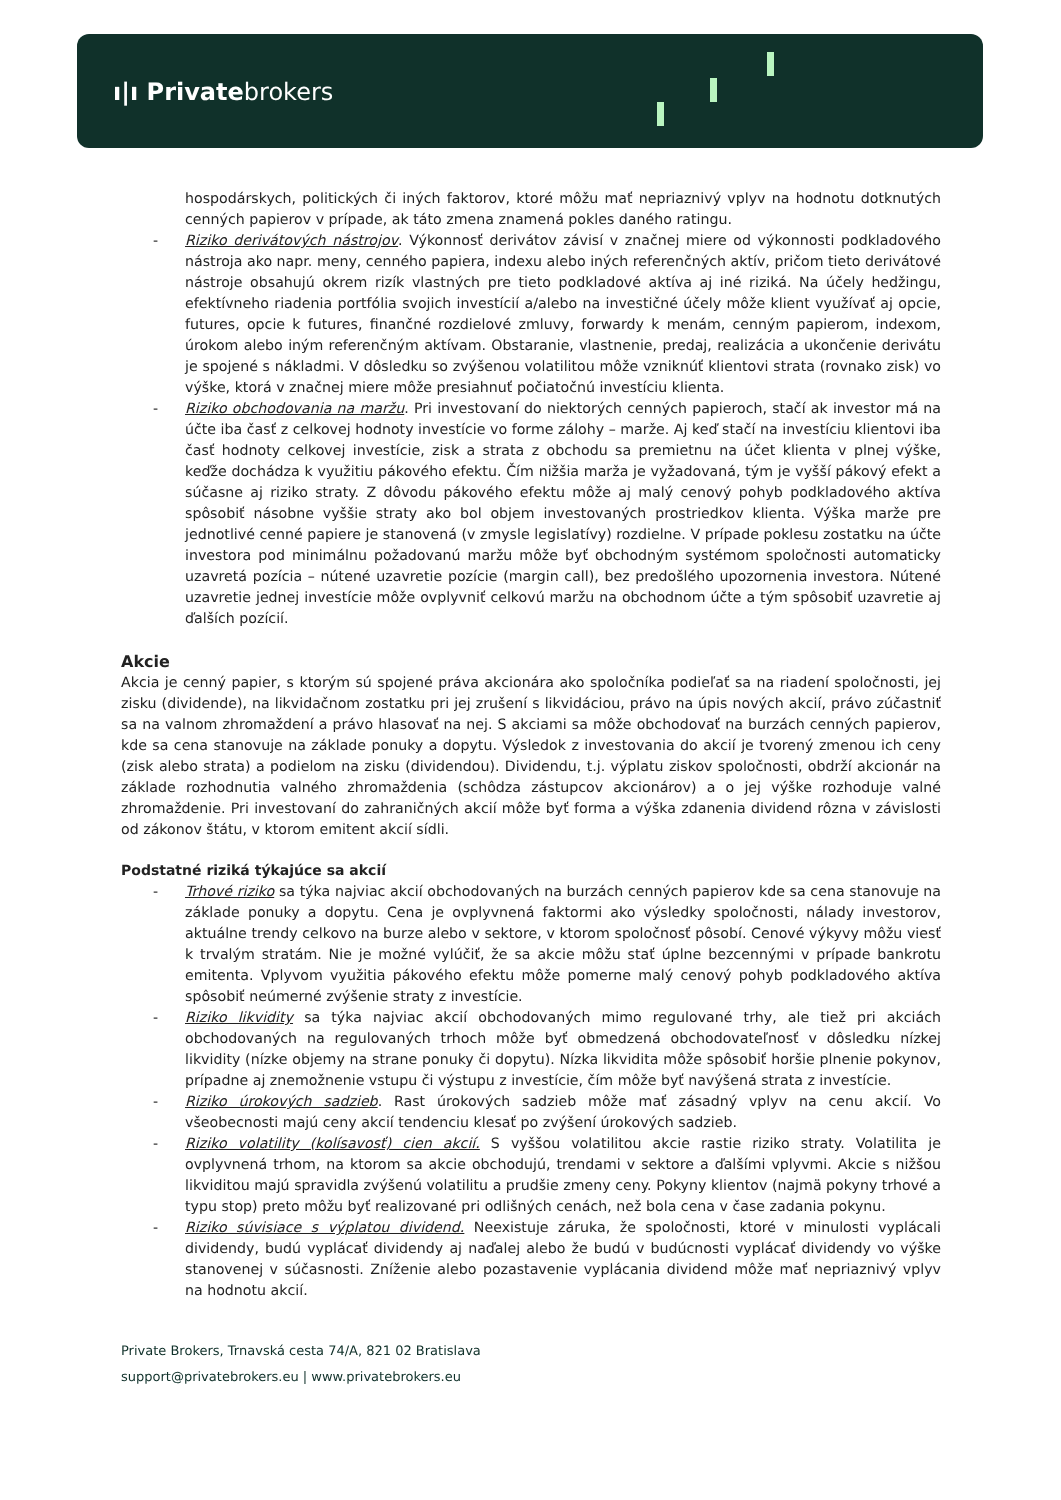ı|ı Privatebrokers
hospodárskych, politických či iných faktorov, ktoré môžu mať nepriaznivý vplyv na hodnotu dotknutých cenných papierov v prípade, ak táto zmena znamená pokles daného ratingu.
- Riziko derivátových nástrojov. Výkonnosť derivátov závisí v značnej miere od výkonnosti podkladového nástroja ako napr. meny, cenného papiera, indexu alebo iných referenčných aktív, pričom tieto derivátové nástroje obsahujú okrem rizík vlastných pre tieto podkladové aktíva aj iné riziká. Na účely hedžingu, efektívneho riadenia portfólia svojich investícií a/alebo na investičné účely môže klient využívať aj opcie, futures, opcie k futures, finančné rozdielové zmluvy, forwardy k menám, cenným papierom, indexom, úrokom alebo iným referenčným aktívam. Obstaranie, vlastnenie, predaj, realizácia a ukončenie derivátu je spojené s nákladmi. V dôsledku so zvýšenou volatilitou môže vzniknúť klientovi strata (rovnako zisk) vo výške, ktorá v značnej miere môže presiahnuť počiatočnú investíciu klienta.
- Riziko obchodovania na maržu. Pri investovaní do niektorých cenných papieroch, stačí ak investor má na účte iba časť z celkovej hodnoty investície vo forme zálohy – marže. Aj keď stačí na investíciu klientovi iba časť hodnoty celkovej investície, zisk a strata z obchodu sa premietnu na účet klienta v plnej výške, keďže dochádza k využitiu pákového efektu. Čím nižšia marža je vyžadovaná, tým je vyšší pákový efekt a súčasne aj riziko straty. Z dôvodu pákového efektu môže aj malý cenový pohyb podkladového aktíva spôsobiť násobne vyššie straty ako bol objem investovaných prostriedkov klienta. Výška marže pre jednotlivé cenné papiere je stanovená (v zmysle legislatívy) rozdielne. V prípade poklesu zostatku na účte investora pod minimálnu požadovanú maržu môže byť obchodným systémom spoločnosti automaticky uzavretá pozícia – nútené uzavretie pozície (margin call), bez predošlého upozornenia investora. Nútené uzavretie jednej investície môže ovplyvniť celkovú maržu na obchodnom účte a tým spôsobiť uzavretie aj ďalších pozícií.
Akcie
Akcia je cenný papier, s ktorým sú spojené práva akcionára ako spoločníka podieľať sa na riadení spoločnosti, jej zisku (dividende), na likvidačnom zostatku pri jej zrušení s likvidáciou, právo na úpis nových akcií, právo zúčastniť sa na valnom zhromaždení a právo hlasovať na nej. S akciami sa môže obchodovať na burzách cenných papierov, kde sa cena stanovuje na základe ponuky a dopytu. Výsledok z investovania do akcií je tvorený zmenou ich ceny (zisk alebo strata) a podielom na zisku (dividendou). Dividendu, t.j. výplatu ziskov spoločnosti, obdrží akcionár na základe rozhodnutia valného zhromaždenia (schôdza zástupcov akcionárov) a o jej výške rozhoduje valné zhromaždenie. Pri investovaní do zahraničných akcií môže byť forma a výška zdanenia dividend rôzna v závislosti od zákonov štátu, v ktorom emitent akcií sídli.
Podstatné riziká týkajúce sa akcií
- Trhové riziko sa týka najviac akcií obchodovaných na burzách cenných papierov kde sa cena stanovuje na základe ponuky a dopytu. Cena je ovplyvnená faktormi ako výsledky spoločnosti, nálady investorov, aktuálne trendy celkovo na burze alebo v sektore, v ktorom spoločnosť pôsobí. Cenové výkyvy môžu viesť k trvalým stratám. Nie je možné vylúčiť, že sa akcie môžu stať úplne bezcennými v prípade bankrotu emitenta. Vplyvom využitia pákového efektu môže pomerne malý cenový pohyb podkladového aktíva spôsobiť neúmerné zvýšenie straty z investície.
- Riziko likvidity sa týka najviac akcií obchodovaných mimo regulované trhy, ale tiež pri akciách obchodovaných na regulovaných trhoch môže byť obmedzená obchodovateľnosť v dôsledku nízkej likvidity (nízke objemy na strane ponuky či dopytu). Nízka likvidita môže spôsobiť horšie plnenie pokynov, prípadne aj znemožnenie vstupu či výstupu z investície, čím môže byť navýšená strata z investície.
- Riziko úrokových sadzieb. Rast úrokových sadzieb môže mať zásadný vplyv na cenu akcií. Vo všeobecnosti majú ceny akcií tendenciu klesať po zvýšení úrokových sadzieb.
- Riziko volatility (kolísavosť) cien akcií. S vyššou volatilitou akcie rastie riziko straty. Volatilita je ovplyvnená trhom, na ktorom sa akcie obchodujú, trendami v sektore a ďalšími vplyvmi. Akcie s nižšou likviditou majú spravidla zvýšenú volatilitu a prudšie zmeny ceny. Pokyny klientov (najmä pokyny trhové a typu stop) preto môžu byť realizované pri odlišných cenách, než bola cena v čase zadania pokynu.
- Riziko súvisiace s výplatou dividend. Neexistuje záruka, že spoločnosti, ktoré v minulosti vyplácali dividendy, budú vyplácať dividendy aj naďalej alebo že budú v budúcnosti vyplácať dividendy vo výške stanovenej v súčasnosti. Zníženie alebo pozastavenie vyplácania dividend môže mať nepriaznivý vplyv na hodnotu akcií.
Private Brokers, Trnavská cesta 74/A, 821 02 Bratislava
support@privatebrokers.eu | www.privatebrokers.eu